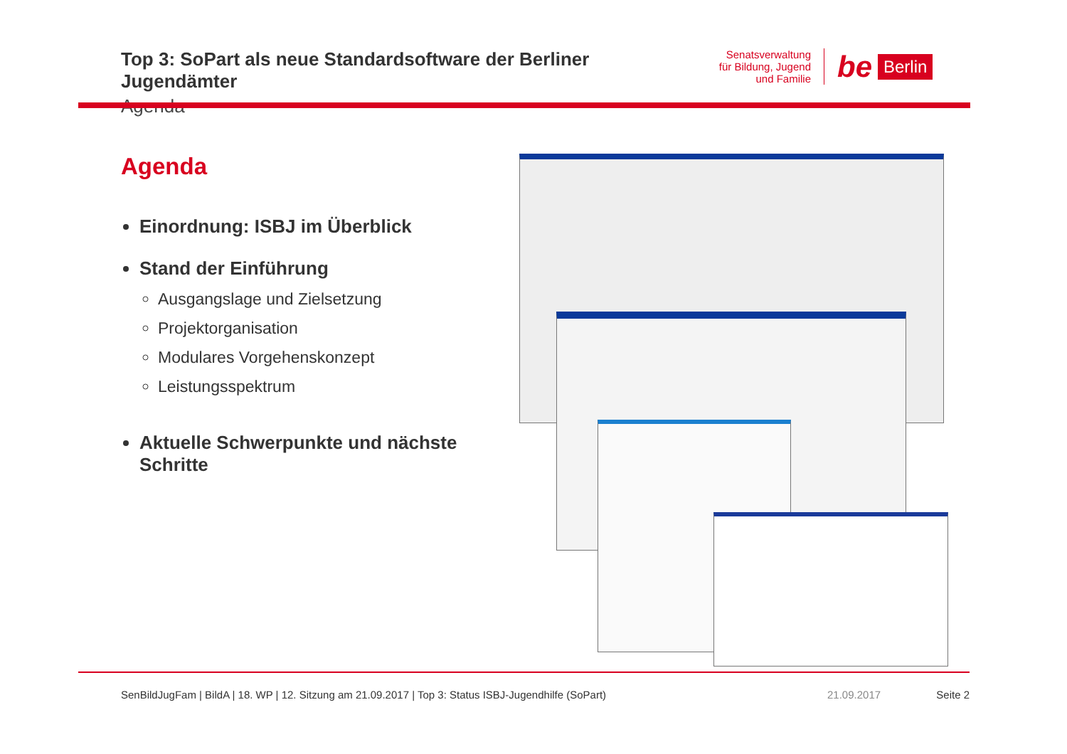Top 3: SoPart als neue Standardsoftware der Berliner Jugendämter
Agenda
Senatsverwaltung für Bildung, Jugend und Familie
be Berlin
Agenda
Einordnung: ISBJ im Überblick
Stand der Einführung
Ausgangslage und Zielsetzung
Projektorganisation
Modulares Vorgehenskonzept
Leistungsspektrum
Aktuelle Schwerpunkte und nächste Schritte
SenBildJugFam | BildA | 18. WP | 12. Sitzung am 21.09.2017 | Top 3: Status ISBJ-Jugendhilfe (SoPart) 21.09.2017 Seite 2